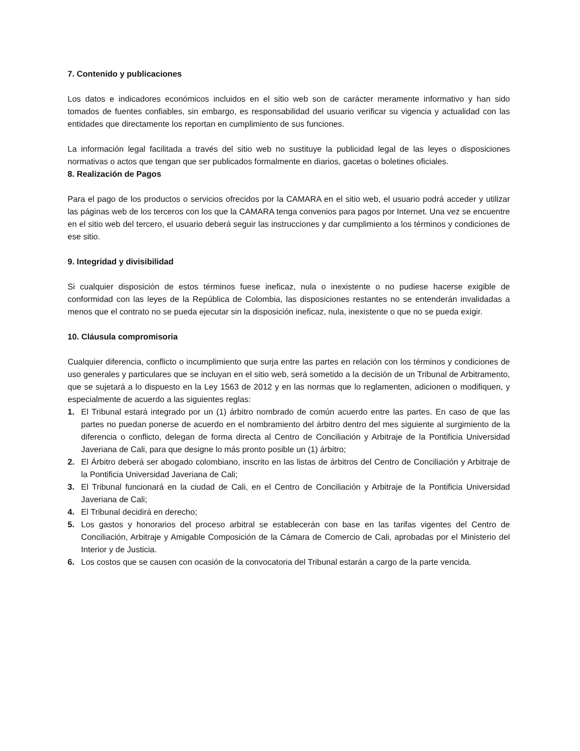7. Contenido y publicaciones
Los datos e indicadores económicos incluidos en el sitio web son de carácter meramente informativo y han sido tomados de fuentes confiables, sin embargo, es responsabilidad del usuario verificar su vigencia y actualidad con las entidades que directamente los reportan en cumplimiento de sus funciones.
La información legal facilitada a través del sitio web no sustituye la publicidad legal de las leyes o disposiciones normativas o actos que tengan que ser publicados formalmente en diarios, gacetas o boletines oficiales.
8. Realización de Pagos
Para el pago de los productos o servicios ofrecidos por la CAMARA en el sitio web, el usuario podrá acceder y utilizar las páginas web de los terceros con los que la CAMARA tenga convenios para pagos por Internet. Una vez se encuentre en el sitio web del tercero, el usuario deberá seguir las instrucciones y dar cumplimiento a los términos y condiciones de ese sitio.
9. Integridad y divisibilidad
Si cualquier disposición de estos términos fuese ineficaz, nula o inexistente o no pudiese hacerse exigible de conformidad con las leyes de la República de Colombia, las disposiciones restantes no se entenderán invalidadas a menos que el contrato no se pueda ejecutar sin la disposición ineficaz, nula, inexistente o que no se pueda exigir.
10. Cláusula compromisoria
Cualquier diferencia, conflicto o incumplimiento que surja entre las partes en relación con los términos y condiciones de uso generales y particulares que se incluyan en el sitio web, será sometido a la decisión de un Tribunal de Arbitramento, que se sujetará a lo dispuesto en la Ley 1563 de 2012 y en las normas que lo reglamenten, adicionen o modifiquen, y especialmente de acuerdo a las siguientes reglas:
1. El Tribunal estará integrado por un (1) árbitro nombrado de común acuerdo entre las partes. En caso de que las partes no puedan ponerse de acuerdo en el nombramiento del árbitro dentro del mes siguiente al surgimiento de la diferencia o conflicto, delegan de forma directa al Centro de Conciliación y Arbitraje de la Pontificia Universidad Javeriana de Cali, para que designe lo más pronto posible un (1) árbitro;
2. El Árbitro deberá ser abogado colombiano, inscrito en las listas de árbitros del Centro de Conciliación y Arbitraje de la Pontificia Universidad Javeriana de Cali;
3. El Tribunal funcionará en la ciudad de Cali, en el Centro de Conciliación y Arbitraje de la Pontificia Universidad Javeriana de Cali;
4. El Tribunal decidirá en derecho;
5. Los gastos y honorarios del proceso arbitral se establecerán con base en las tarifas vigentes del Centro de Conciliación, Arbitraje y Amigable Composición de la Cámara de Comercio de Cali, aprobadas por el Ministerio del Interior y de Justicia.
6. Los costos que se causen con ocasión de la convocatoria del Tribunal estarán a cargo de la parte vencida.